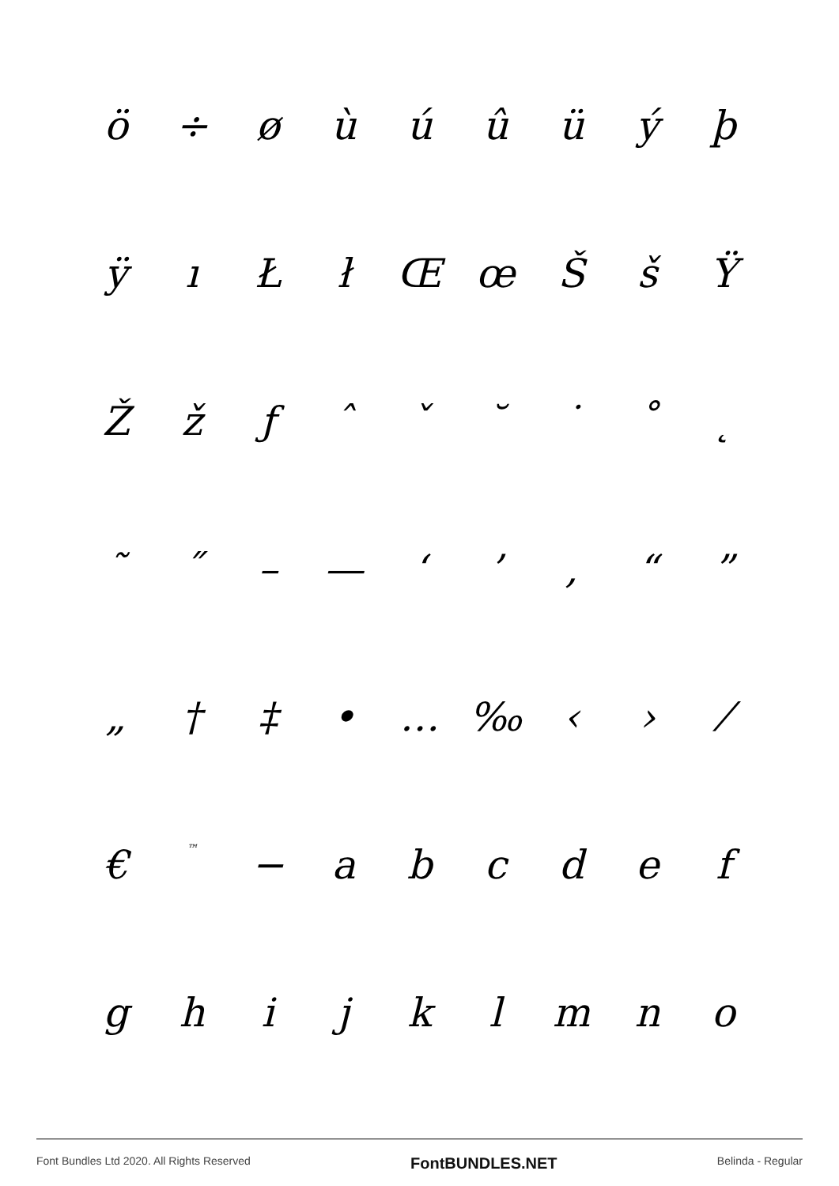ö ÷ øùúûüýþ
ÿıŁłŒœŠšŸ
Žžƒˆˇ ˘ ˙ ˚ ˛
˜ ˝ – — ‘’ ‚ “”
„ † ‡ • … ‰ ‹ › ⁄
€ ™ − abcdef
ghijklmno
Font Bundles Ltd 2020. All Rights Reserved FontBUNDLES.NET Belinda - Regular